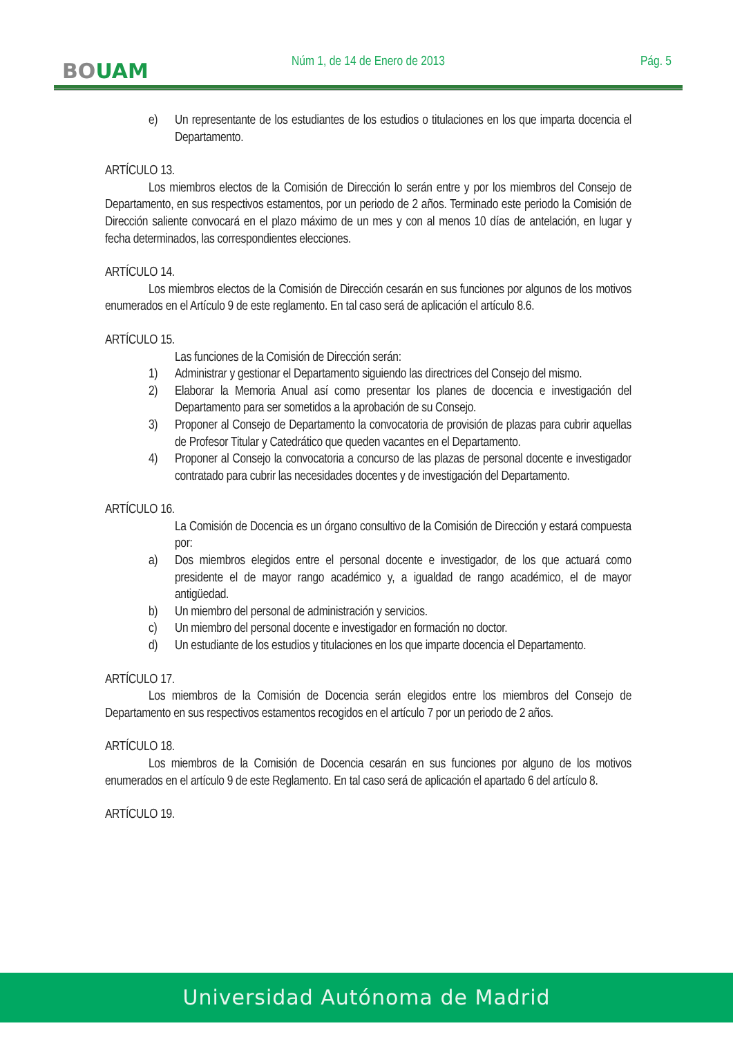BOUAM
Núm 1, de 14 de Enero de 2013 Pág. 5
e) Un representante de los estudiantes de los estudios o titulaciones en los que imparta docencia el Departamento.
ARTÍCULO 13.
Los miembros electos de la Comisión de Dirección lo serán entre y por los miembros del Consejo de Departamento, en sus respectivos estamentos, por un periodo de 2 años. Terminado este periodo la Comisión de Dirección saliente convocará en el plazo máximo de un mes y con al menos 10 días de antelación, en lugar y fecha determinados, las correspondientes elecciones.
ARTÍCULO 14.
Los miembros electos de la Comisión de Dirección cesarán en sus funciones por algunos de los motivos enumerados en el Artículo 9 de este reglamento. En tal caso será de aplicación el artículo 8.6.
ARTÍCULO 15.
Las funciones de la Comisión de Dirección serán:
1) Administrar y gestionar el Departamento siguiendo las directrices del Consejo del mismo.
2) Elaborar la Memoria Anual así como presentar los planes de docencia e investigación del Departamento para ser sometidos a la aprobación de su Consejo.
3) Proponer al Consejo de Departamento la convocatoria de provisión de plazas para cubrir aquellas de Profesor Titular y Catedrático que queden vacantes en el Departamento.
4) Proponer al Consejo la convocatoria a concurso de las plazas de personal docente e investigador contratado para cubrir las necesidades docentes y de investigación del Departamento.
ARTÍCULO 16.
La Comisión de Docencia es un órgano consultivo de la Comisión de Dirección y estará compuesta por:
a) Dos miembros elegidos entre el personal docente e investigador, de los que actuará como presidente el de mayor rango académico y, a igualdad de rango académico, el de mayor antigüedad.
b) Un miembro del personal de administración y servicios.
c) Un miembro del personal docente e investigador en formación no doctor.
d) Un estudiante de los estudios y titulaciones en los que imparte docencia el Departamento.
ARTÍCULO 17.
Los miembros de la Comisión de Docencia serán elegidos entre los miembros del Consejo de Departamento en sus respectivos estamentos recogidos en el artículo 7 por un periodo de 2 años.
ARTÍCULO 18.
Los miembros de la Comisión de Docencia cesarán en sus funciones por alguno de los motivos enumerados en el artículo 9 de este Reglamento. En tal caso será de aplicación el apartado 6 del artículo 8.
ARTÍCULO 19.
Universidad Autónoma de Madrid